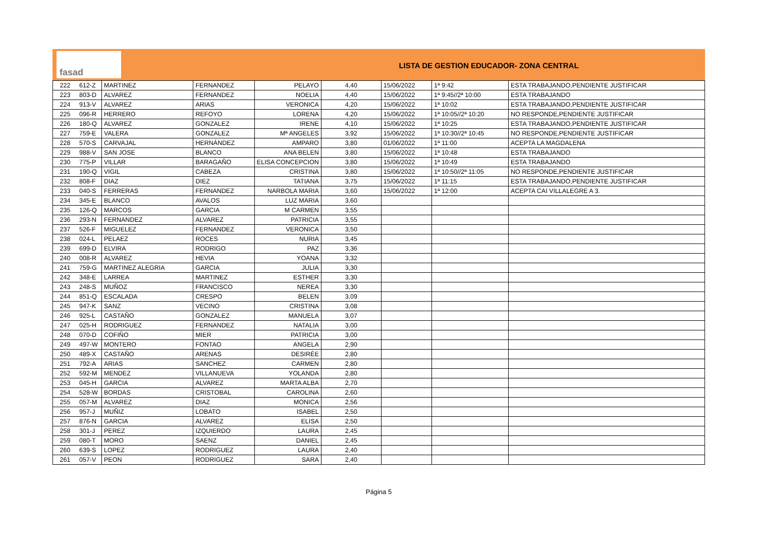fasad
LISTA DE GESTION EDUCADOR- ZONA CENTRAL
| 222 | 612-Z | MARTINEZ | FERNANDEZ | PELAYO | 4,40 | 15/06/2022 | 1ª 9:42 | ESTA TRABAJANDO,PENDIENTE JUSTIFICAR |
| 223 | 803-D | ALVAREZ | FERNANDEZ | NOELIA | 4,40 | 15/06/2022 | 1ª 9:45//2ª 10:00 | ESTA TRABAJANDO |
| 224 | 913-V | ALVAREZ | ARIAS | VERONICA | 4,20 | 15/06/2022 | 1ª 10:02 | ESTA TRABAJANDO,PENDIENTE JUSTIFICAR |
| 225 | 096-R | HERRERO | REFOYO | LORENA | 4,20 | 15/06/2022 | 1ª 10:05//2ª 10:20 | NO RESPONDE,PENDIENTE JUSTIFICAR |
| 226 | 180-Q | ALVAREZ | GONZALEZ | IRENE | 4,10 | 15/06/2022 | 1ª 10:25 | ESTA TRABAJANDO,PENDIENTE JUSTIFICAR |
| 227 | 759-E | VALERA | GONZALEZ | Mª ANGELES | 3,92 | 15/06/2022 | 1ª 10:30//2ª 10:45 | NO RESPONDE,PENDIENTE JUSTIFICAR |
| 228 | 570-S | CARVAJAL | HERNÁNDEZ | AMPARO | 3,80 | 01/06/2022 | 1ª 11:00 | ACEPTA LA MAGDALENA |
| 229 | 988-V | SAN JOSE | BLANCO | ANA BELEN | 3,80 | 15/06/2022 | 1ª 10:48 | ESTA TRABAJANDO |
| 230 | 775-P | VILLAR | BARAGAÑO | ELISA CONCEPCION | 3,80 | 15/06/2022 | 1ª 10:49 | ESTA TRABAJANDO |
| 231 | 190-Q | VIGIL | CABEZA | CRISTINA | 3,80 | 15/06/2022 | 1ª 10:50//2ª 11:05 | NO RESPONDE,PENDIENTE JUSTIFICAR |
| 232 | 808-F | DIAZ | DIEZ | TATIANA | 3,75 | 15/06/2022 | 1ª 11:15 | ESTA TRABAJANDO,PENDIENTE JUSTIFICAR |
| 233 | 040-S | FERRERAS | FERNANDEZ | NARBOLA MARIA | 3,60 | 15/06/2022 | 1ª 12:00 | ACEPTA CAI VILLALEGRE A 3. |
| 234 | 345-E | BLANCO | AVALOS | LUZ MARIA | 3,60 | | | |
| 235 | 126-Q | MARCOS | GARCIA | M CARMEN | 3,55 | | | |
| 236 | 293-N | FERNANDEZ | ALVAREZ | PATRICIA | 3,55 | | | |
| 237 | 526-F | MIGUELEZ | FERNANDEZ | VERONICA | 3,50 | | | |
| 238 | 024-L | PELAEZ | ROCES | NURIA | 3,45 | | | |
| 239 | 699-D | ELVIRA | RODRIGO | PAZ | 3,36 | | | |
| 240 | 008-R | ALVAREZ | HEVIA | YOANA | 3,32 | | | |
| 241 | 759-G | MARTINEZ ALEGRIA | GARCIA | JULIA | 3,30 | | | |
| 242 | 348-E | LARREA | MARTINEZ | ESTHER | 3,30 | | | |
| 243 | 248-S | MUÑOZ | FRANCISCO | NEREA | 3,30 | | | |
| 244 | 851-Q | ESCALADA | CRESPO | BELEN | 3,09 | | | |
| 245 | 947-K | SANZ | VECINO | CRISTINA | 3,08 | | | |
| 246 | 925-L | CASTAÑO | GONZALEZ | MANUELA | 3,07 | | | |
| 247 | 025-H | RODRIGUEZ | FERNANDEZ | NATALIA | 3,00 | | | |
| 248 | 070-D | COFIÑO | MIER | PATRICIA | 3,00 | | | |
| 249 | 497-W | MONTERO | FONTAO | ANGELA | 2,90 | | | |
| 250 | 489-X | CASTAÑO | ARENAS | DESIRÉE | 2,80 | | | |
| 251 | 792-A | ARIAS | SANCHEZ | CARMEN | 2,80 | | | |
| 252 | 592-M | MENDEZ | VILLANUEVA | YOLANDA | 2,80 | | | |
| 253 | 045-H | GARCIA | ALVAREZ | MARTA ALBA | 2,70 | | | |
| 254 | 528-W | BORDAS | CRISTOBAL | CAROLINA | 2,60 | | | |
| 255 | 057-M | ALVAREZ | DIAZ | MONICA | 2,56 | | | |
| 256 | 957-J | MUÑIZ | LOBATO | ISABEL | 2,50 | | | |
| 257 | 876-N | GARCIA | ALVAREZ | ELISA | 2,50 | | | |
| 258 | 301-J | PEREZ | IZQUIERDO | LAURA | 2,45 | | | |
| 259 | 080-T | MORO | SAENZ | DANIEL | 2,45 | | | |
| 260 | 639-S | LOPEZ | RODRIGUEZ | LAURA | 2,40 | | | |
| 261 | 057-V | PEON | RODRIGUEZ | SARA | 2,40 | | | |
Página 5